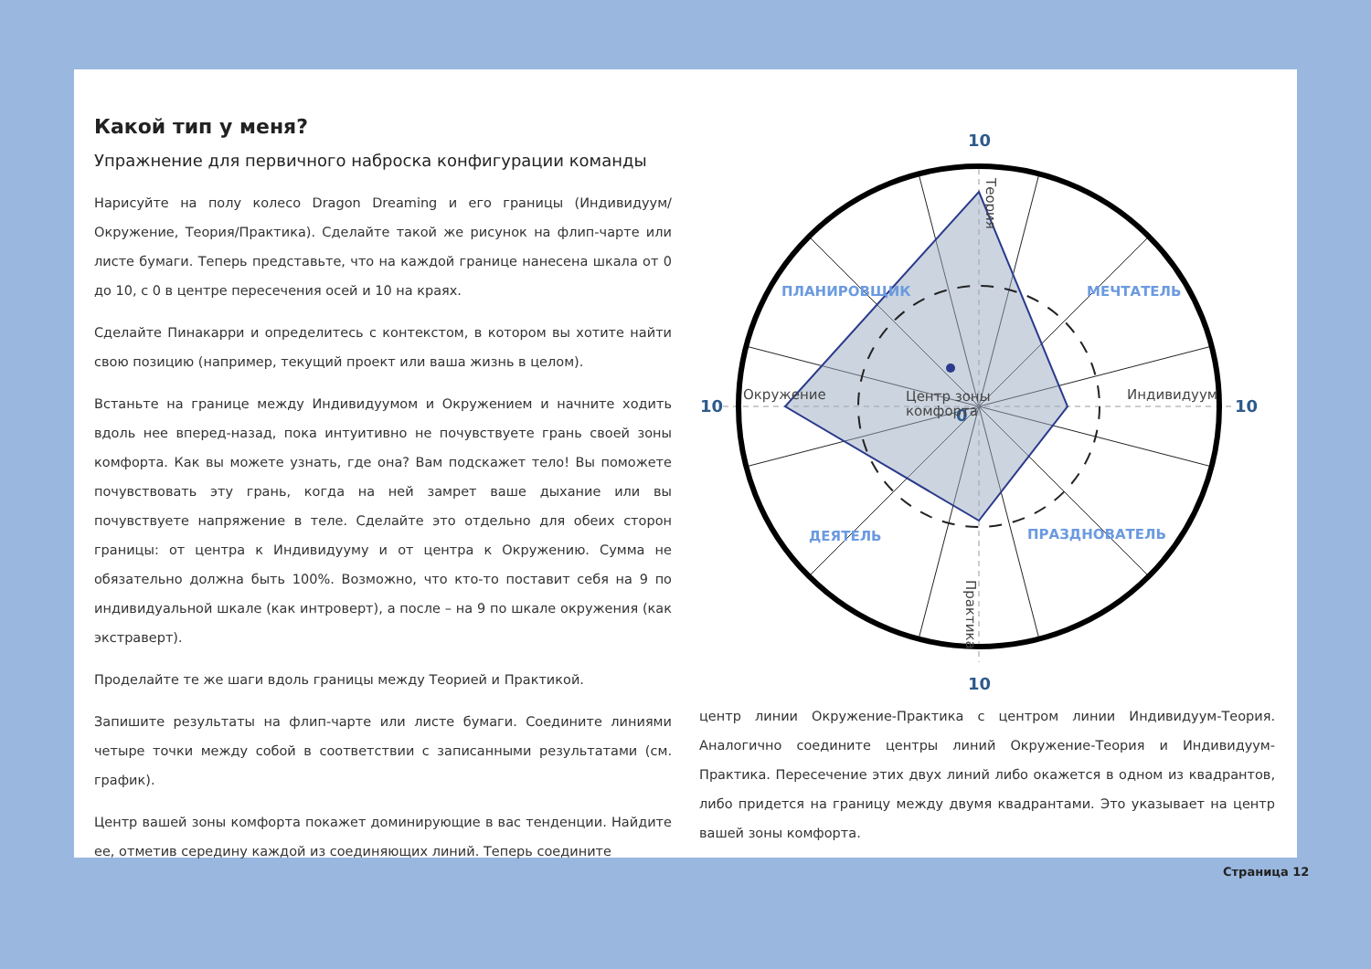Какой тип у меня?
Упражнение для первичного наброска конфигурации команды
Нарисуйте на полу колесо Dragon Dreaming и его границы (Индивидуум/ Окружение, Теория/Практика). Сделайте такой же рисунок на флип-чарте или листе бумаги. Теперь представьте, что на каждой границе нанесена шкала от 0 до 10, с 0 в центре пересечения осей и 10 на краях.
Сделайте Пинакарри и определитесь с контекстом, в котором вы хотите найти свою позицию (например, текущий проект или ваша жизнь в целом).
Встаньте на границе между Индивидуумом и Окружением и начните ходить вдоль нее вперед-назад, пока интуитивно не почувствуете грань своей зоны комфорта. Как вы можете узнать, где она? Вам подскажет тело! Вы поможете почувствовать эту грань, когда на ней замрет ваше дыхание или вы почувствуете напряжение в теле. Сделайте это отдельно для обеих сторон границы: от центра к Индивидууму и от центра к Окружению. Сумма не обязательно должна быть 100%. Возможно, что кто-то поставит себя на 9 по индивидуальной шкале (как интроверт), а после – на 9 по шкале окружения (как экстраверт).
Проделайте те же шаги вдоль границы между Теорией и Практикой.
Запишите результаты на флип-чарте или листе бумаги. Соедините линиями четыре точки между собой в соответствии с записанными результатами (см. график).
Центр вашей зоны комфорта покажет доминирующие в вас тенденции. Найдите ее, отметив середину каждой из соединяющих линий. Теперь соедините
10
10
10
10
0
ПЛАНИРОВЩИК
МЕЧТАТЕЛЬ
ДЕЯТЕЛЬ
ПРАЗДНОВАТЕЛЬ
Центр зоны
комфорта
Окружение
Индивидуум
Теория
Практика
центр линии Окружение-Практика с центром линии Индивидуум-Теория. Аналогично соедините центры линий Окружение-Теория и Индивидуум-Практика. Пересечение этих двух линий либо окажется в одном из квадрантов, либо придется на границу между двумя квадрантами. Это указывает на центр вашей зоны комфорта.
Страница 12